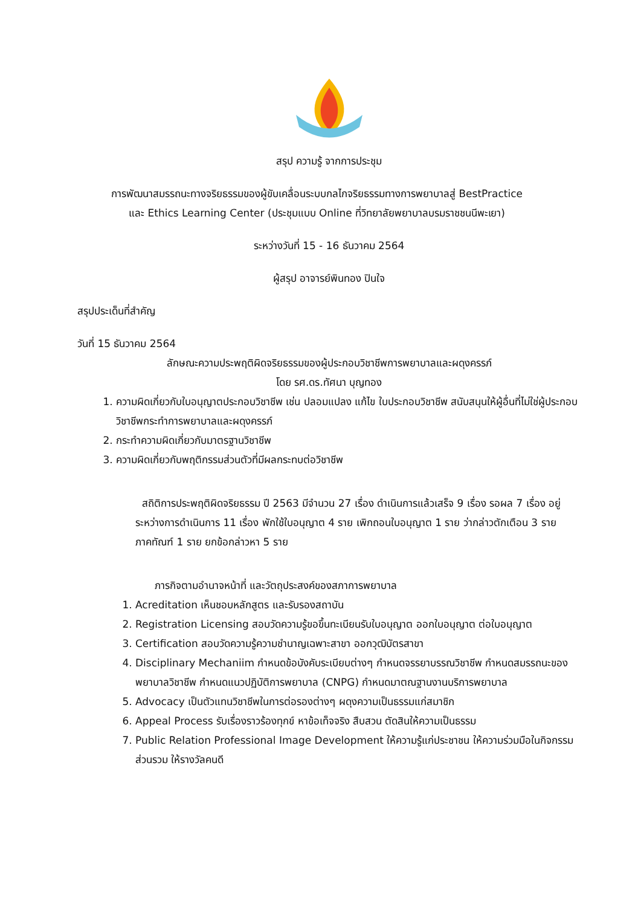สรุป ความรู้ จากการประชุม
การพัฒนาสมรรถนะทางจริยธรรมของผู้ขับเคลื่อนระบบกลไกจริยธรรมทางการพยาบาลสู่ BestPractice
และ Ethics Learning Center (ประชุมแบบ Online ที่วิทยาลัยพยาบาลบรมราชชนนีพะเยา)
ระหว่างวันที่ 15 - 16 ธันวาคม 2564
ผู้สรุป อาจารย์พินทอง ปินใจ
สรุปประเด็นที่สำคัญ
วันที่ 15 ธันวาคม 2564
ลักษณะความประพฤติผิดจริยธรรมของผู้ประกอบวิชาชีพการพยาบาลและผดุงครรภ์
โดย รศ.ดร.ทัศนา บุญทอง
1. ความผิดเกี่ยวกับใบอนุญาตประกอบวิชาชีพ เช่น ปลอมแปลง แก้ไข ใบประกอบวิชาชีพ สนับสนุนให้ผู้อื่นที่ไม่ใช่ผู้ประกอบวิชาชีพกระทำการพยาบาลและผดุงครรภ์
2. กระทำความผิดเกี่ยวกับมาตรฐานวิชาชีพ
3. ความผิดเกี่ยวกับพฤติกรรมส่วนตัวที่มีผลกระทบต่อวิชาชีพ
สถิติการประพฤติผิดจริยธรรม ปี 2563 มีจำนวน 27 เรื่อง ดำเนินการแล้วเสร็จ 9 เรื่อง รอผล 7 เรื่อง อยู่ระหว่างการดำเนินการ 11 เรื่อง พักใช้ใบอนุญาต 4 ราย เพิกถอนใบอนุญาต 1 ราย ว่ากล่าวตักเตือน 3 ราย ภาคทัณฑ์ 1 ราย ยกข้อกล่าวหา 5 ราย
ภารกิจตามอำนาจหน้าที่ และวัตถุประสงค์ของสภาการพยาบาล
1. Acreditation เห็นชอบหลักสูตร และรับรองสถาบัน
2. Registration Licensing สอบวัดความรู้ขอขึ้นทะเบียนรับใบอนุญาต ออกใบอนุญาต ต่อใบอนุญาต
3. Certification สอบวัดความรู้ความชำนาญเฉพาะสาขา ออกวุฒิบัตรสาขา
4. Disciplinary Mechaniim กำหนดข้อบังคับระเบียบต่างๆ กำหนดจรรยาบรรณวิชาชีพ กำหนดสมรรถนะของพยาบาลวิชาชีพ กำหนดแนวปฏิบัติการพยาบาล (CNPG) กำหนดมาตณฐานงานบริการพยาบาล
5. Advocacy เป็นตัวแทนวิชาชีพในการต่อรองต่างๆ ผดุงความเป็นธรรมแก่สมาชิก
6. Appeal Process รับเรื่องราวร้องทุกข์ หาข้อเท็จจริง สืบสวน ตัดสินให้ความเป็นธรรม
7. Public Relation Professional Image Development ให้ความรู้แก่ประชาชน ให้ความร่วมมือในกิจกรรมส่วนรวม ให้รางวัลคนดี